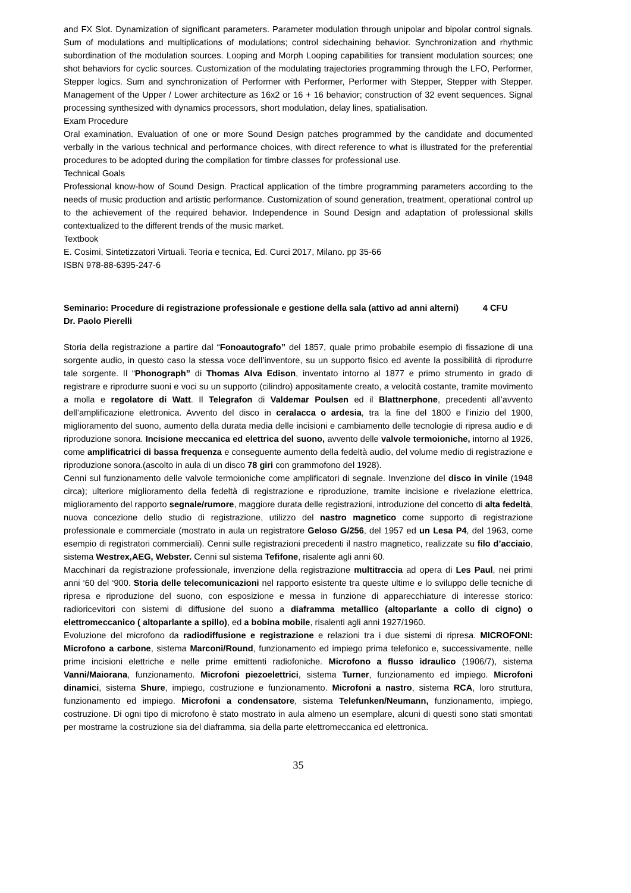and FX Slot. Dynamization of significant parameters. Parameter modulation through unipolar and bipolar control signals. Sum of modulations and multiplications of modulations; control sidechaining behavior. Synchronization and rhythmic subordination of the modulation sources. Looping and Morph Looping capabilities for transient modulation sources; one shot behaviors for cyclic sources. Customization of the modulating trajectories programming through the LFO, Performer, Stepper logics. Sum and synchronization of Performer with Performer, Performer with Stepper, Stepper with Stepper. Management of the Upper / Lower architecture as 16x2 or 16 + 16 behavior; construction of 32 event sequences. Signal processing synthesized with dynamics processors, short modulation, delay lines, spatialisation.
Exam Procedure
Oral examination. Evaluation of one or more Sound Design patches programmed by the candidate and documented verbally in the various technical and performance choices, with direct reference to what is illustrated for the preferential procedures to be adopted during the compilation for timbre classes for professional use.
Technical Goals
Professional know-how of Sound Design. Practical application of the timbre programming parameters according to the needs of music production and artistic performance. Customization of sound generation, treatment, operational control up to the achievement of the required behavior. Independence in Sound Design and adaptation of professional skills contextualized to the different trends of the music market.
Textbook
E. Cosimi, Sintetizzatori Virtuali. Teoria e tecnica, Ed. Curci 2017, Milano. pp 35-66
ISBN 978-88-6395-247-6
Seminario: Procedure di registrazione professionale e gestione della sala (attivo ad anni alterni) 4 CFU
Dr. Paolo Pierelli
Storia della registrazione a partire dal “Fonoautografo” del 1857, quale primo probabile esempio di fissazione di una sorgente audio, in questo caso la stessa voce dell’inventore, su un supporto fisico ed avente la possibilità di riprodurre tale sorgente. Il “Phonograph” di Thomas Alva Edison, inventato intorno al 1877 e primo strumento in grado di registrare e riprodurre suoni e voci su un supporto (cilindro) appositamente creato, a velocità costante, tramite movimento a molla e regolatore di Watt. Il Telegrafon di Valdemar Poulsen ed il Blattnerphone, precedenti all’avvento dell’amplificazione elettronica. Avvento del disco in ceralacca o ardesia, tra la fine del 1800 e l’inizio del 1900, miglioramento del suono, aumento della durata media delle incisioni e cambiamento delle tecnologie di ripresa audio e di riproduzione sonora. Incisione meccanica ed elettrica del suono, avvento delle valvole termoioniche, intorno al 1926, come amplificatrici di bassa frequenza e conseguente aumento della fedeltà audio, del volume medio di registrazione e riproduzione sonora.(ascolto in aula di un disco 78 giri con grammofono del 1928).
Cenni sul funzionamento delle valvole termoioniche come amplificatori di segnale. Invenzione del disco in vinile (1948 circa); ulteriore miglioramento della fedeltà di registrazione e riproduzione, tramite incisione e rivelazione elettrica, miglioramento del rapporto segnale/rumore, maggiore durata delle registrazioni, introduzione del concetto di alta fedeltà, nuova concezione dello studio di registrazione, utilizzo del nastro magnetico come supporto di registrazione professionale e commerciale (mostrato in aula un registratore Geloso G/256, del 1957 ed un Lesa P4, del 1963, come esempio di registratori commerciali). Cenni sulle registrazioni precedenti il nastro magnetico, realizzate su filo d’acciaio, sistema Westrex,AEG, Webster. Cenni sul sistema Tefifone, risalente agli anni 60.
Macchinari da registrazione professionale, invenzione della registrazione multitraccia ad opera di Les Paul, nei primi anni ‘60 del ‘900. Storia delle telecomunicazioni nel rapporto esistente tra queste ultime e lo sviluppo delle tecniche di ripresa e riproduzione del suono, con esposizione e messa in funzione di apparecchiature di interesse storico: radioricevitori con sistemi di diffusione del suono a diaframma metallico (altoparlante a collo di cigno) o elettromeccanico ( altoparlante a spillo), ed a bobina mobile, risalenti agli anni 1927/1960.
Evoluzione del microfono da radiodiffusione e registrazione e relazioni tra i due sistemi di ripresa. MICROFONI: Microfono a carbone, sistema Marconi/Round, funzionamento ed impiego prima telefonico e, successivamente, nelle prime incisioni elettriche e nelle prime emittenti radiofoniche. Microfono a flusso idraulico (1906/7), sistema Vanni/Maiorana, funzionamento. Microfoni piezoelettrici, sistema Turner, funzionamento ed impiego. Microfoni dinamici, sistema Shure, impiego, costruzione e funzionamento. Microfoni a nastro, sistema RCA, loro struttura, funzionamento ed impiego. Microfoni a condensatore, sistema Telefunken/Neumann, funzionamento, impiego, costruzione. Di ogni tipo di microfono è stato mostrato in aula almeno un esemplare, alcuni di questi sono stati smontati per mostrarne la costruzione sia del diaframma, sia della parte elettromeccanica ed elettronica.
35